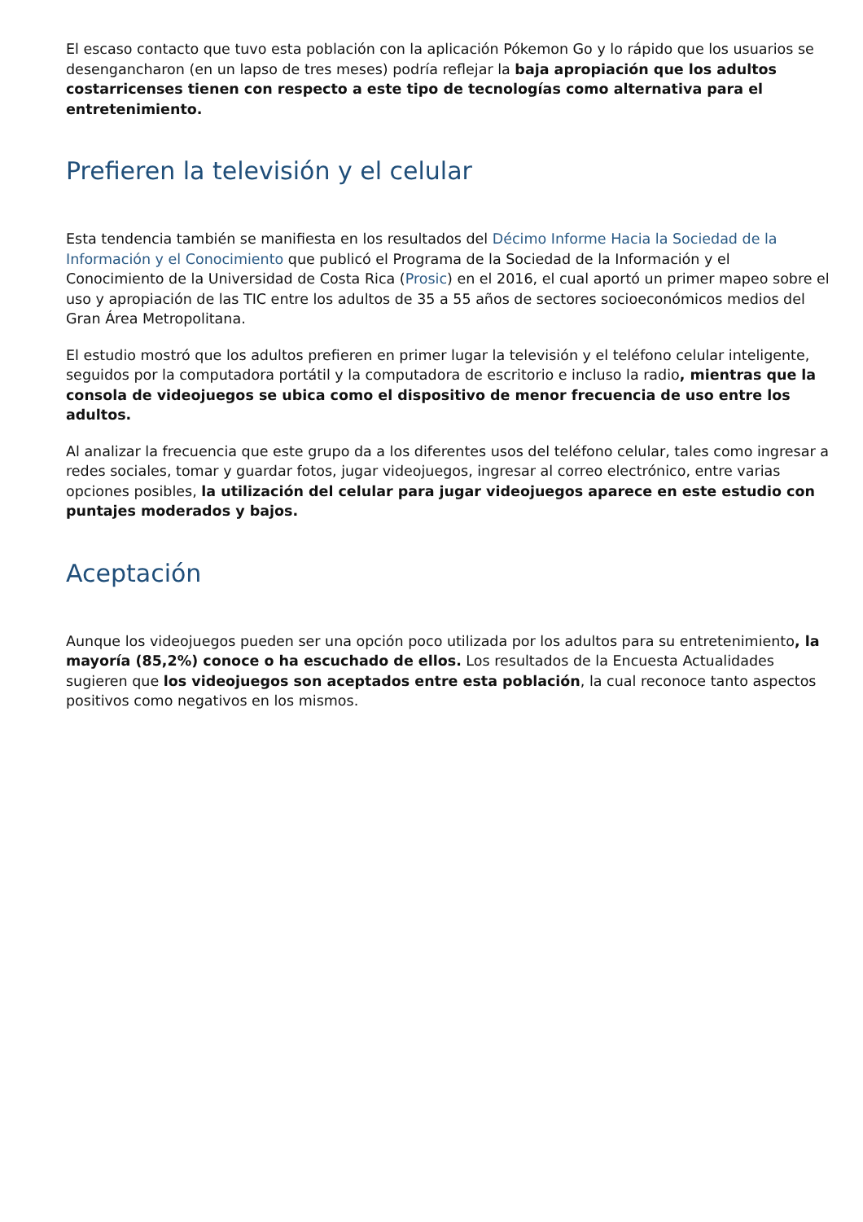El escaso contacto que tuvo esta población con la aplicación Pókemon Go y lo rápido que los usuarios se desengancharon (en un lapso de tres meses) podría reflejar la baja apropiación que los adultos costarricenses tienen con respecto a este tipo de tecnologías como alternativa para el entretenimiento.
Prefieren la televisión y el celular
Esta tendencia también se manifiesta en los resultados del Décimo Informe Hacia la Sociedad de la Información y el Conocimiento que publicó el Programa de la Sociedad de la Información y el Conocimiento de la Universidad de Costa Rica (Prosic) en el 2016, el cual aportó un primer mapeo sobre el uso y apropiación de las TIC entre los adultos de 35 a 55 años de sectores socioeconómicos medios del Gran Área Metropolitana.
El estudio mostró que los adultos prefieren en primer lugar la televisión y el teléfono celular inteligente, seguidos por la computadora portátil y la computadora de escritorio e incluso la radio, mientras que la consola de videojuegos se ubica como el dispositivo de menor frecuencia de uso entre los adultos.
Al analizar la frecuencia que este grupo da a los diferentes usos del teléfono celular, tales como ingresar a redes sociales, tomar y guardar fotos, jugar videojuegos, ingresar al correo electrónico, entre varias opciones posibles, la utilización del celular para jugar videojuegos aparece en este estudio con puntajes moderados y bajos.
Aceptación
Aunque los videojuegos pueden ser una opción poco utilizada por los adultos para su entretenimiento, la mayoría (85,2%) conoce o ha escuchado de ellos. Los resultados de la Encuesta Actualidades sugieren que los videojuegos son aceptados entre esta población, la cual reconoce tanto aspectos positivos como negativos en los mismos.